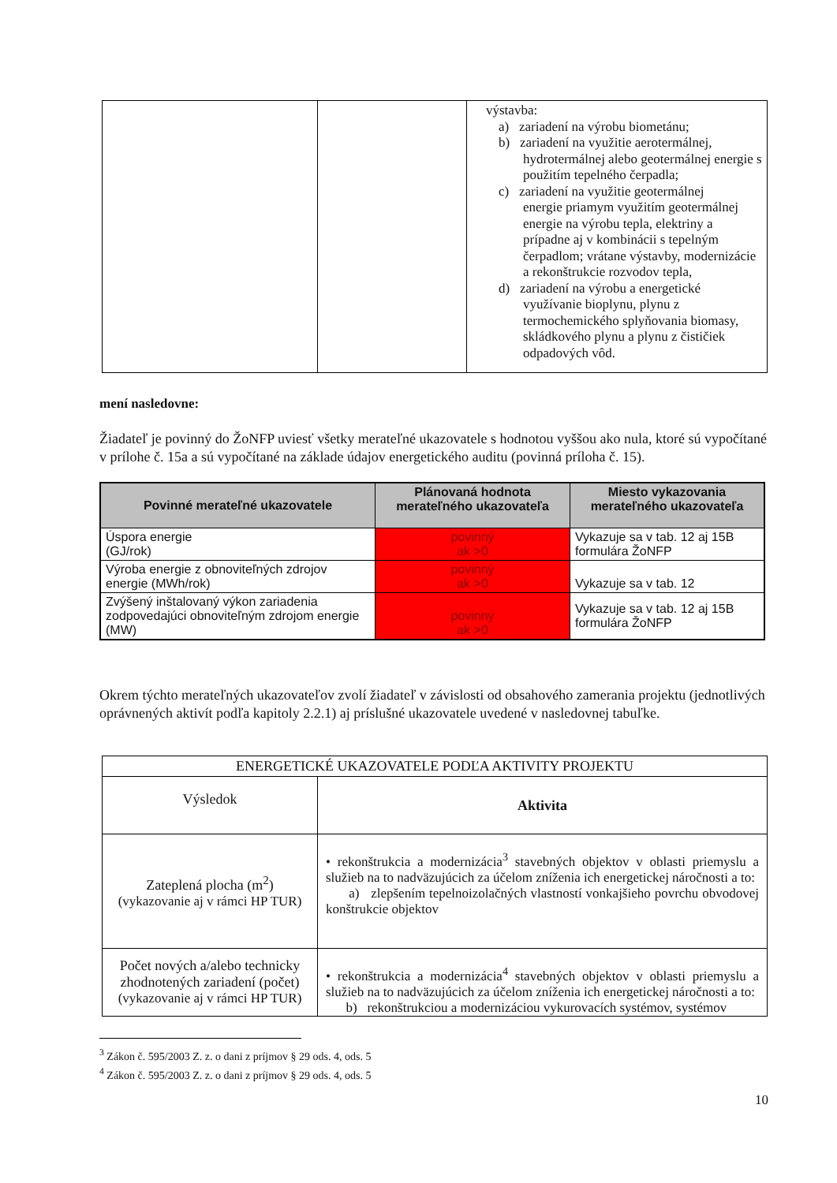| | | výstavba: a) zariadení na výrobu biometánu; b) zariadení na využitie aerotermálnej, hydrotermálnej alebo geotermálnej energie s použitím tepelného čerpadla; c) zariadení na využitie geotermálnej energie priamym využitím geotermálnej energie na výrobu tepla, elektriny a prípadne aj v kombinácii s tepelným čerpadlom; vrátane výstavby, modernizácie a rekonštrukcie rozvodov tepla, d) zariadení na výrobu a energetické využívanie bioplynu, plynu z termochemického splyňovania biomasy, skládkového plynu a plynu z čističiek odpadových vôd. |
mení nasledovne:
Žiadateľ je povinný do ŽoNFP uviesť všetky merateľné ukazovatele s hodnotou vyššou ako nula, ktoré sú vypočítané v prílohe č. 15a a sú vypočítané na základe údajov energetického auditu (povinná príloha č. 15).
| Povinné merateľné ukazovatele | Plánovaná hodnota merateľného ukazovateľa | Miesto vykazovania merateľného ukazovateľa |
| --- | --- | --- |
| Úspora energie (GJ/rok) | povinný ak >0 | Vykazuje sa v tab. 12 aj 15B formulára ŽoNFP |
| Výroba energie z obnoviteľných zdrojov energie (MWh/rok) | povinný ak >0 | Vykazuje sa v tab. 12 |
| Zvýšený inštalovaný výkon zariadenia zodpovedajúci obnoviteľným zdrojom energie (MW) | povinný ak >0 | Vykazuje sa v tab. 12 aj 15B formulára ŽoNFP |
Okrem týchto merateľných ukazovateľov zvolí žiadateľ v závislosti od obsahového zamerania projektu (jednotlivých oprávnených aktivít podľa kapitoly 2.2.1) aj príslušné ukazovatele uvedené v nasledovnej tabuľke.
| ENERGETICKÉ UKAZOVATELE PODĽA AKTIVITY PROJEKTU | |
| Výsledok | Aktivita |
| Zateplená plocha (m<sup>2</sup>) (vykazovanie aj v rámci HP TUR) | • rekonštrukcia a modernizácia<sup>3</sup> stavebných objektov v oblasti priemyslu a služieb na to nadväzujúcich za účelom zníženia ich energetickej náročnosti a to: a) zlepšením tepelnoizolačných vlastností vonkajšieho povrchu obvodovej konštrukcie objektov |
| Počet nových a/alebo technicky zhodnotených zariadení (počet) (vykazovanie aj v rámci HP TUR) | • rekonštrukcia a modernizácia<sup>4</sup> stavebných objektov v oblasti priemyslu a služieb na to nadväzujúcich za účelom zníženia ich energetickej náročnosti a to: b) rekonštrukciou a modernizáciou vykurovacích systémov, systémov |
<sup>3</sup> Zákon č. 595/2003 Z. z. o dani z príjmov § 29 ods. 4, ods. 5
<sup>4</sup> Zákon č. 595/2003 Z. z. o dani z príjmov § 29 ods. 4, ods. 5
10